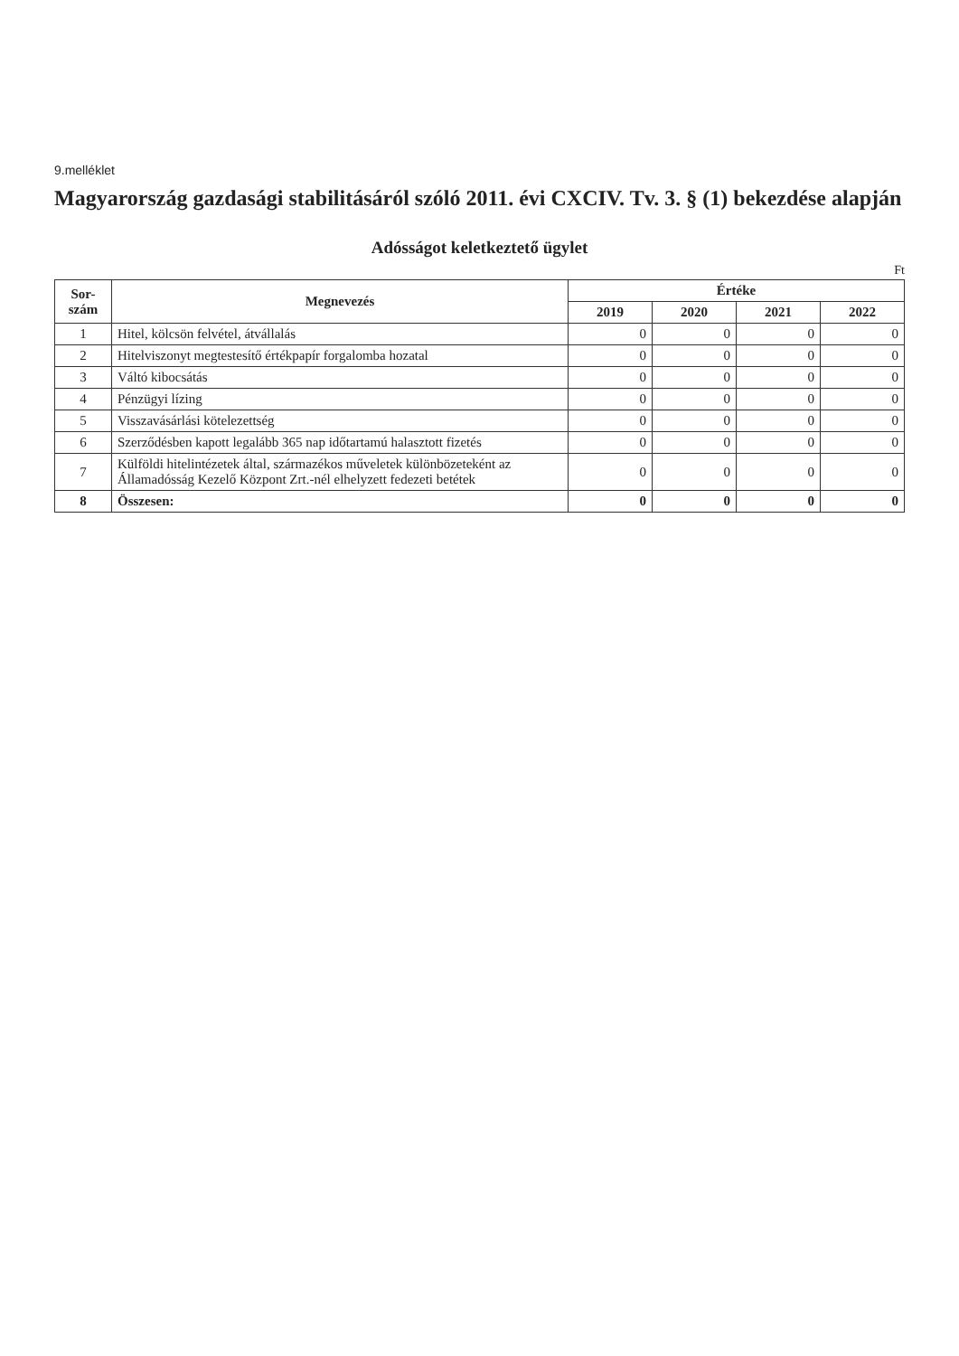9.melléklet
Magyarország gazdasági stabilitásáról szóló 2011. évi CXCIV. Tv. 3. § (1) bekezdése alapján
Adósságot keletkeztető ügylet
Ft
| Sor- szám | Megnevezés | Értéke | | | |
| --- | --- | --- | --- | --- | --- |
| | | 2019 | 2020 | 2021 | 2022 |
| 1 | Hitel, kölcsön felvétel, átvállalás | 0 | 0 | 0 | 0 |
| 2 | Hitelviszonyt megtestesítő értékpapír forgalomba hozatal | 0 | 0 | 0 | 0 |
| 3 | Váltó kibocsátás | 0 | 0 | 0 | 0 |
| 4 | Pénzügyi lízing | 0 | 0 | 0 | 0 |
| 5 | Visszavásárlási kötelezettség | 0 | 0 | 0 | 0 |
| 6 | Szerződésben kapott legalább 365 nap időtartamú halasztott fizetés | 0 | 0 | 0 | 0 |
| 7 | Külföldi hitelintézetek által, származékos műveletek különbözeteként az Államadósság Kezelő Központ Zrt.-nél elhelyzett fedezeti betétek | 0 | 0 | 0 | 0 |
| 8 | Összesen: | 0 | 0 | 0 | 0 |